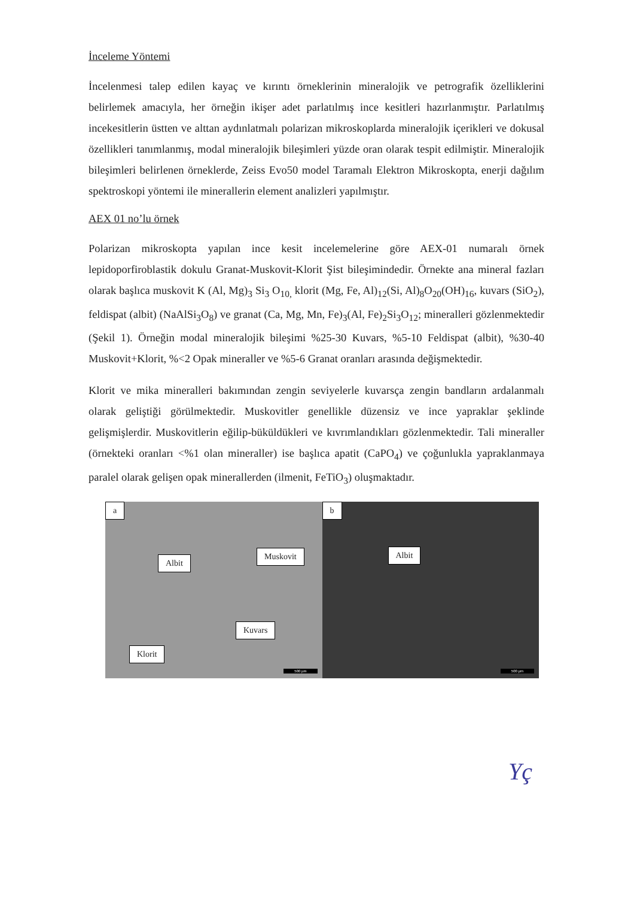İnceleme Yöntemi
İncelenmesi talep edilen kayaç ve kırıntı örneklerinin mineralojik ve petrografik özelliklerini belirlemek amacıyla, her örneğin ikişer adet parlatılmış ince kesitleri hazırlanmıştır. Parlatılmış incekesitlerin üstten ve alttan aydınlatmalı polarizan mikroskoplarda mineralojik içerikleri ve dokusal özellikleri tanımlanmış, modal mineralojik bileşimleri yüzde oran olarak tespit edilmiştir. Mineralojik bileşimleri belirlenen örneklerde, Zeiss Evo50 model Taramalı Elektron Mikroskopta, enerji dağılım spektroskopi yöntemi ile minerallerin element analizleri yapılmıştır.
AEX 01 no’lu örnek
Polarizan mikroskopta yapılan ince kesit incelemelerine göre AEX-01 numaralı örnek lepidoporfiroblastik dokulu Granat-Muskovit-Klorit Şist bileşimindedir. Örnekte ana mineral fazları olarak başlıca muskovit K (Al, Mg)<sub>3</sub> Si<sub>3</sub> O<sub>10,</sub> klorit (Mg, Fe, Al)<sub>12</sub>(Si, Al)<sub>8</sub>O<sub>20</sub>(OH)<sub>16</sub>, kuvars (SiO<sub>2</sub>), feldispat (albit) (NaAlSi<sub>3</sub>O<sub>8</sub>) ve granat (Ca, Mg, Mn, Fe)<sub>3</sub>(Al, Fe)<sub>2</sub>Si<sub>3</sub>O<sub>12</sub>; mineralleri gözlenmektedir (Şekil 1). Örneğin modal mineralojik bileşimi %25-30 Kuvars, %5-10 Feldispat (albit), %30-40 Muskovit+Klorit, %<2 Opak mineraller ve %5-6 Granat oranları arasında değişmektedir.
Klorit ve mika mineralleri bakımından zengin seviyelerle kuvarsça zengin bandların ardalanmalı olarak geliştiği görülmektedir. Muskovitler genellikle düzensiz ve ince yapraklar şeklinde gelişmişlerdir. Muskovitlerin eğilip-büküldükleri ve kıvrımlandıkları gözlenmektedir. Tali mineraller (örnekteki oranları <%1 olan mineraller) ise başlıca apatit (CaPO<sub>4</sub>) ve çoğunlukla yapraklanmaya paralel olarak gelişen opak minerallerden (ilmenit, FeTiO<sub>3</sub>) oluşmaktadır.
a
Albit
Muskovit
Kuvars
Klorit
500 µm
b
Albit
500 µm
Yç